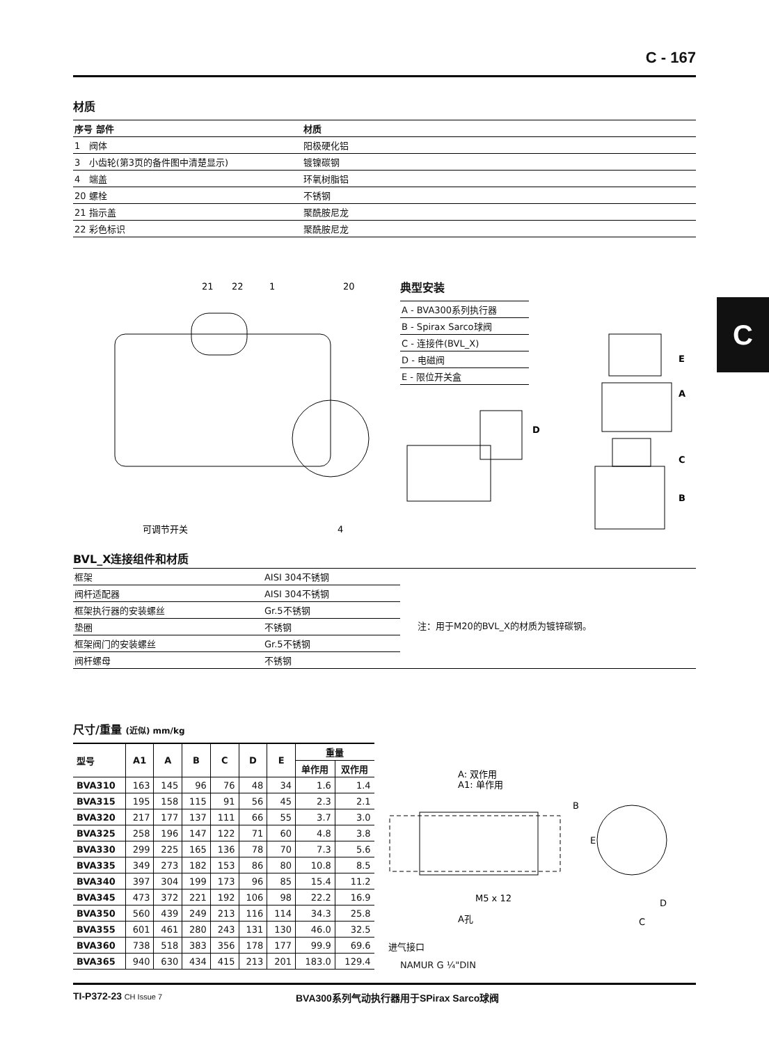C - 167
C
材质
| 序号 部件 | 材质 |
| --- | --- |
| 1 阀体 | 阳极硬化铝 |
| 3 小齿轮(第3页的备件图中清楚显示) | 镀镍碳钢 |
| 4 端盖 | 环氧树脂铝 |
| 20 螺栓 | 不锈钢 |
| 21 指示盖 | 聚酰胺尼龙 |
| 22 彩色标识 | 聚酰胺尼龙 |
21
22
1
20
可调节开关
4
典型安装
| A - BVA300系列执行器 |
| B - Spirax Sarco球阀 |
| C - 连接件(BVL_X) |
| D - 电磁阀 |
| E - 限位开关盒 |
D
E
A
C
B
BVL_X连接组件和材质
| 框架 | AISI 304不锈钢 |
| 阀杆适配器 | AISI 304不锈钢 |
| 框架执行器的安装螺丝 | Gr.5不锈钢 |
| 垫圈 | 不锈钢 |
| 框架阀门的安装螺丝 | Gr.5不锈钢 |
| 阀杆螺母 | 不锈钢 |
注：用于M20的BVL_X的材质为镀锌碳钢。
尺寸/重量 (近似) mm/kg
| 型号 | A1 | A | B | C | D | E | 重量 | |
| --- | --- | --- | --- | --- | --- | --- | --- | --- |
| | | | | | | | 单作用 | 双作用 |
| BVA310 | 163 | 145 | 96 | 76 | 48 | 34 | 1.6 | 1.4 |
| BVA315 | 195 | 158 | 115 | 91 | 56 | 45 | 2.3 | 2.1 |
| BVA320 | 217 | 177 | 137 | 111 | 66 | 55 | 3.7 | 3.0 |
| BVA325 | 258 | 196 | 147 | 122 | 71 | 60 | 4.8 | 3.8 |
| BVA330 | 299 | 225 | 165 | 136 | 78 | 70 | 7.3 | 5.6 |
| BVA335 | 349 | 273 | 182 | 153 | 86 | 80 | 10.8 | 8.5 |
| BVA340 | 397 | 304 | 199 | 173 | 96 | 85 | 15.4 | 11.2 |
| BVA345 | 473 | 372 | 221 | 192 | 106 | 98 | 22.2 | 16.9 |
| BVA350 | 560 | 439 | 249 | 213 | 116 | 114 | 34.3 | 25.8 |
| BVA355 | 601 | 461 | 280 | 243 | 131 | 130 | 46.0 | 32.5 |
| BVA360 | 738 | 518 | 383 | 356 | 178 | 177 | 99.9 | 69.6 |
| BVA365 | 940 | 630 | 434 | 415 | 213 | 201 | 183.0 | 129.4 |
A: 双作用
A1: 单作用
M5 x 12
A孔
进气接口
B
E
D
C
NAMUR G ¼"DIN
TI-P372-23 CH Issue 7
BVA300系列气动执行器用于SPirax Sarco球阀